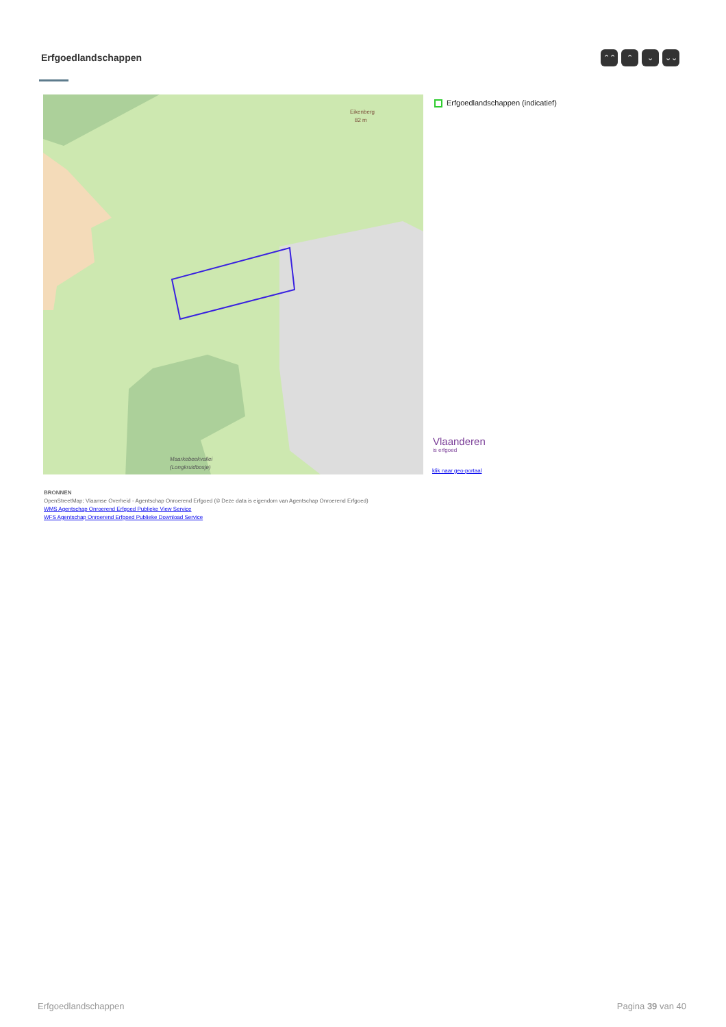Erfgoedlandschappen ⌃⌃ ⌃ ⌄ ⌄⌄
Eikenberg
82 m
Maarkebeekvallei
(Longkruidbosje)
Erfgoedlandschappen (indicatief)
Vlaanderen
is erfgoed
klik naar geo-portaal
BRONNEN
OpenStreetMap; Vlaamse Overheid - Agentschap Onroerend Erfgoed (© Deze data is eigendom van Agentschap Onroerend Erfgoed)
WMS Agentschap Onroerend Erfgoed Publieke View Service
WFS Agentschap Onroerend Erfgoed Publieke Download Service
Erfgoedlandschappen Pagina 39 van 40